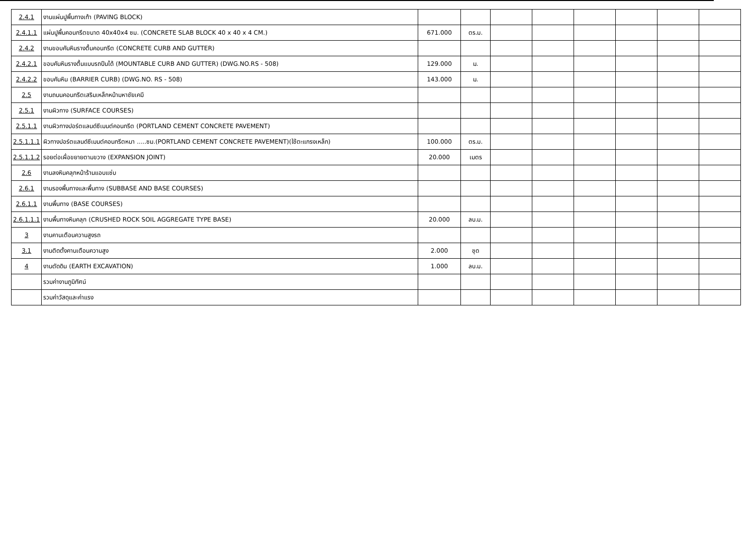| 2.4.1 | งานแผ่นปูพื้นทางเท้า (PAVING BLOCK) | | | | | | | | |
| 2.4.1.1 | แผ่นปูพื้นคอนกรีตขนาด 40x40x4 ซม. (CONCRETE SLAB BLOCK 40 x 40 x 4 CM.) | 671.000 | ตร.ม. | | | | | | |
| 2.4.2 | งานขอบคันหินรางตื้นคอนกรีต (CONCRETE CURB AND GUTTER) | | | | | | | | |
| 2.4.2.1 | ขอบคันหินรางตื้นแบบรถปีนได้ (MOUNTABLE CURB AND GUTTER) (DWG.NO.RS - 508) | 129.000 | ม. | | | | | | |
| 2.4.2.2 | ขอบคันหิน (BARRIER CURB) (DWG.NO. RS - 508) | 143.000 | ม. | | | | | | |
| 2.5 | งานถนนคอนกรีตเสริมเหล็กหน้ามหาชัยเคมี | | | | | | | | |
| 2.5.1 | งานผิวทาง (SURFACE COURSES) | | | | | | | | |
| 2.5.1.1 | งานผิวทางปอร์ตแลนด์ซีเมนต์คอนกรีต (PORTLAND CEMENT CONCRETE PAVEMENT) | | | | | | | | |
| 2.5.1.1.1 | ผิวทางปอร์ตแลนด์ซีเมนต์คอนกรีตหนา .....ซม.(PORTLAND CEMENT CONCRETE PAVEMENT)(ใช้ตะแกรงเหล็ก) | 100.000 | ตร.ม. | | | | | | |
| 2.5.1.1.2 | รอยต่อเผื่อขยายตามขวาง (EXPANSION JOINT) | 20.000 | เมตร | | | | | | |
| 2.6 | งานลงหินคลุกหน้าร้านแอบแซ่บ | | | | | | | | |
| 2.6.1 | งานรองพื้นทางและพื้นทาง (SUBBASE AND BASE COURSES) | | | | | | | | |
| 2.6.1.1 | งานพื้นทาง (BASE COURSES) | | | | | | | | |
| 2.6.1.1.1 | งานพื้นทางหินคลุก (CRUSHED ROCK SOIL AGGREGATE TYPE BASE) | 20.000 | ลบ.ม. | | | | | | |
| 3 | งานคานเตือนความสูงรถ | | | | | | | | |
| 3.1 | งานติดตั้งคานเตือนความสูง | 2.000 | ชุด | | | | | | |
| 4 | งานตัดดิน (EARTH EXCAVATION) | 1.000 | ลบ.ม. | | | | | | |
| | รวมค่างานภูมิทัศน์ | | | | | | | | |
| | รวมค่าวัสดุและค่าแรง | | | | | | | | |